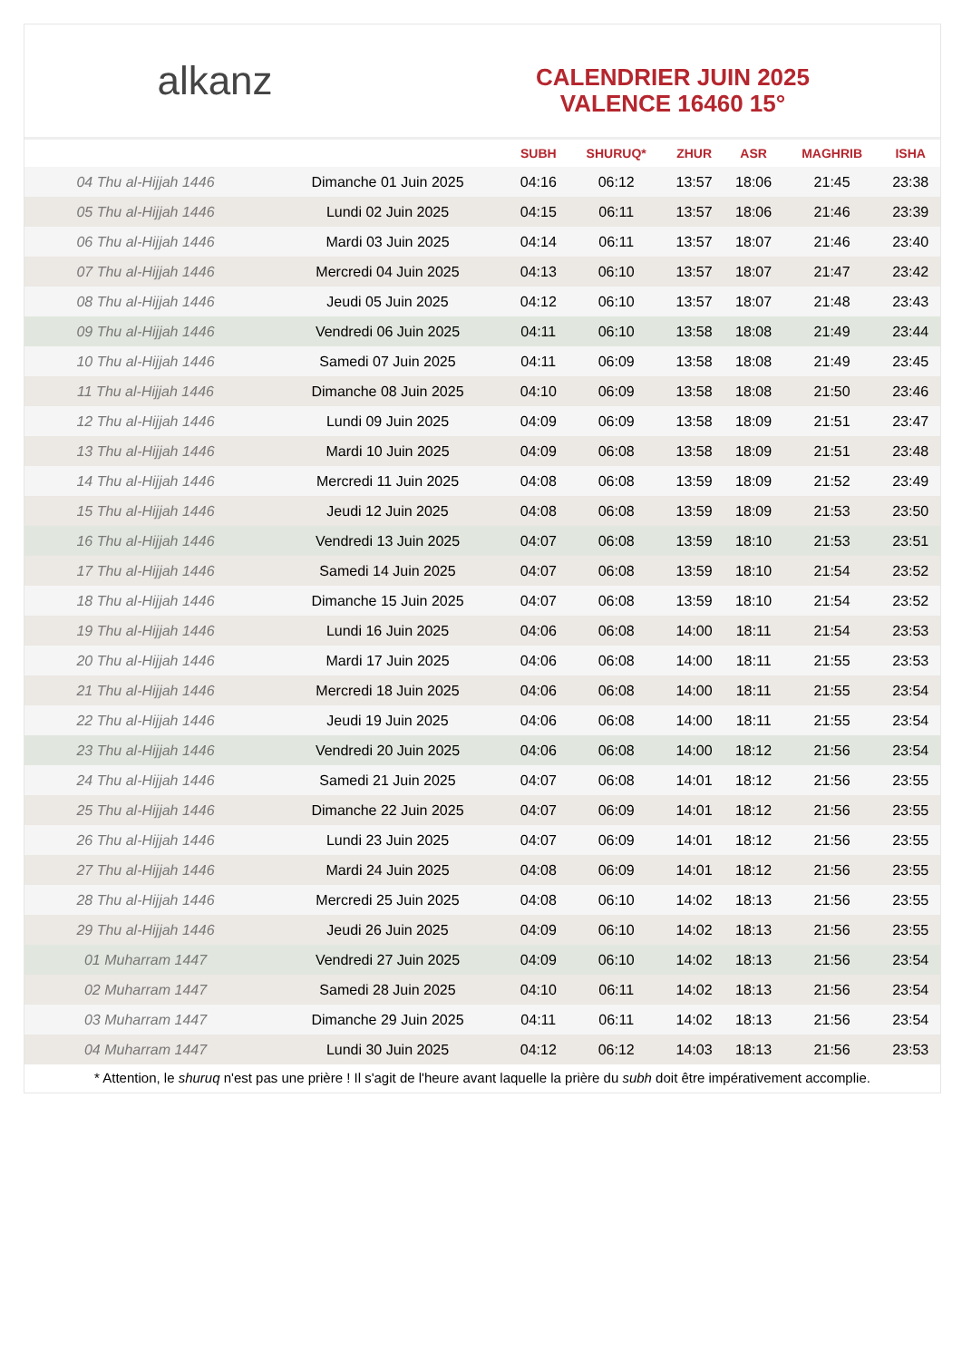alkanz
CALENDRIER JUIN 2025
VALENCE 16460 15°
| | | SUBH | SHURUQ* | ZHUR | ASR | MAGHRIB | ISHA |
| --- | --- | --- | --- | --- | --- | --- | --- |
| 04 Thu al-Hijjah 1446 | Dimanche 01 Juin 2025 | 04:16 | 06:12 | 13:57 | 18:06 | 21:45 | 23:38 |
| 05 Thu al-Hijjah 1446 | Lundi 02 Juin 2025 | 04:15 | 06:11 | 13:57 | 18:06 | 21:46 | 23:39 |
| 06 Thu al-Hijjah 1446 | Mardi 03 Juin 2025 | 04:14 | 06:11 | 13:57 | 18:07 | 21:46 | 23:40 |
| 07 Thu al-Hijjah 1446 | Mercredi 04 Juin 2025 | 04:13 | 06:10 | 13:57 | 18:07 | 21:47 | 23:42 |
| 08 Thu al-Hijjah 1446 | Jeudi 05 Juin 2025 | 04:12 | 06:10 | 13:57 | 18:07 | 21:48 | 23:43 |
| 09 Thu al-Hijjah 1446 | Vendredi 06 Juin 2025 | 04:11 | 06:10 | 13:58 | 18:08 | 21:49 | 23:44 |
| 10 Thu al-Hijjah 1446 | Samedi 07 Juin 2025 | 04:11 | 06:09 | 13:58 | 18:08 | 21:49 | 23:45 |
| 11 Thu al-Hijjah 1446 | Dimanche 08 Juin 2025 | 04:10 | 06:09 | 13:58 | 18:08 | 21:50 | 23:46 |
| 12 Thu al-Hijjah 1446 | Lundi 09 Juin 2025 | 04:09 | 06:09 | 13:58 | 18:09 | 21:51 | 23:47 |
| 13 Thu al-Hijjah 1446 | Mardi 10 Juin 2025 | 04:09 | 06:08 | 13:58 | 18:09 | 21:51 | 23:48 |
| 14 Thu al-Hijjah 1446 | Mercredi 11 Juin 2025 | 04:08 | 06:08 | 13:59 | 18:09 | 21:52 | 23:49 |
| 15 Thu al-Hijjah 1446 | Jeudi 12 Juin 2025 | 04:08 | 06:08 | 13:59 | 18:09 | 21:53 | 23:50 |
| 16 Thu al-Hijjah 1446 | Vendredi 13 Juin 2025 | 04:07 | 06:08 | 13:59 | 18:10 | 21:53 | 23:51 |
| 17 Thu al-Hijjah 1446 | Samedi 14 Juin 2025 | 04:07 | 06:08 | 13:59 | 18:10 | 21:54 | 23:52 |
| 18 Thu al-Hijjah 1446 | Dimanche 15 Juin 2025 | 04:07 | 06:08 | 13:59 | 18:10 | 21:54 | 23:52 |
| 19 Thu al-Hijjah 1446 | Lundi 16 Juin 2025 | 04:06 | 06:08 | 14:00 | 18:11 | 21:54 | 23:53 |
| 20 Thu al-Hijjah 1446 | Mardi 17 Juin 2025 | 04:06 | 06:08 | 14:00 | 18:11 | 21:55 | 23:53 |
| 21 Thu al-Hijjah 1446 | Mercredi 18 Juin 2025 | 04:06 | 06:08 | 14:00 | 18:11 | 21:55 | 23:54 |
| 22 Thu al-Hijjah 1446 | Jeudi 19 Juin 2025 | 04:06 | 06:08 | 14:00 | 18:11 | 21:55 | 23:54 |
| 23 Thu al-Hijjah 1446 | Vendredi 20 Juin 2025 | 04:06 | 06:08 | 14:00 | 18:12 | 21:56 | 23:54 |
| 24 Thu al-Hijjah 1446 | Samedi 21 Juin 2025 | 04:07 | 06:08 | 14:01 | 18:12 | 21:56 | 23:55 |
| 25 Thu al-Hijjah 1446 | Dimanche 22 Juin 2025 | 04:07 | 06:09 | 14:01 | 18:12 | 21:56 | 23:55 |
| 26 Thu al-Hijjah 1446 | Lundi 23 Juin 2025 | 04:07 | 06:09 | 14:01 | 18:12 | 21:56 | 23:55 |
| 27 Thu al-Hijjah 1446 | Mardi 24 Juin 2025 | 04:08 | 06:09 | 14:01 | 18:12 | 21:56 | 23:55 |
| 28 Thu al-Hijjah 1446 | Mercredi 25 Juin 2025 | 04:08 | 06:10 | 14:02 | 18:13 | 21:56 | 23:55 |
| 29 Thu al-Hijjah 1446 | Jeudi 26 Juin 2025 | 04:09 | 06:10 | 14:02 | 18:13 | 21:56 | 23:55 |
| 01 Muharram 1447 | Vendredi 27 Juin 2025 | 04:09 | 06:10 | 14:02 | 18:13 | 21:56 | 23:54 |
| 02 Muharram 1447 | Samedi 28 Juin 2025 | 04:10 | 06:11 | 14:02 | 18:13 | 21:56 | 23:54 |
| 03 Muharram 1447 | Dimanche 29 Juin 2025 | 04:11 | 06:11 | 14:02 | 18:13 | 21:56 | 23:54 |
| 04 Muharram 1447 | Lundi 30 Juin 2025 | 04:12 | 06:12 | 14:03 | 18:13 | 21:56 | 23:53 |
* Attention, le shuruq n'est pas une prière ! Il s'agit de l'heure avant laquelle la prière du subh doit être impérativement accomplie.